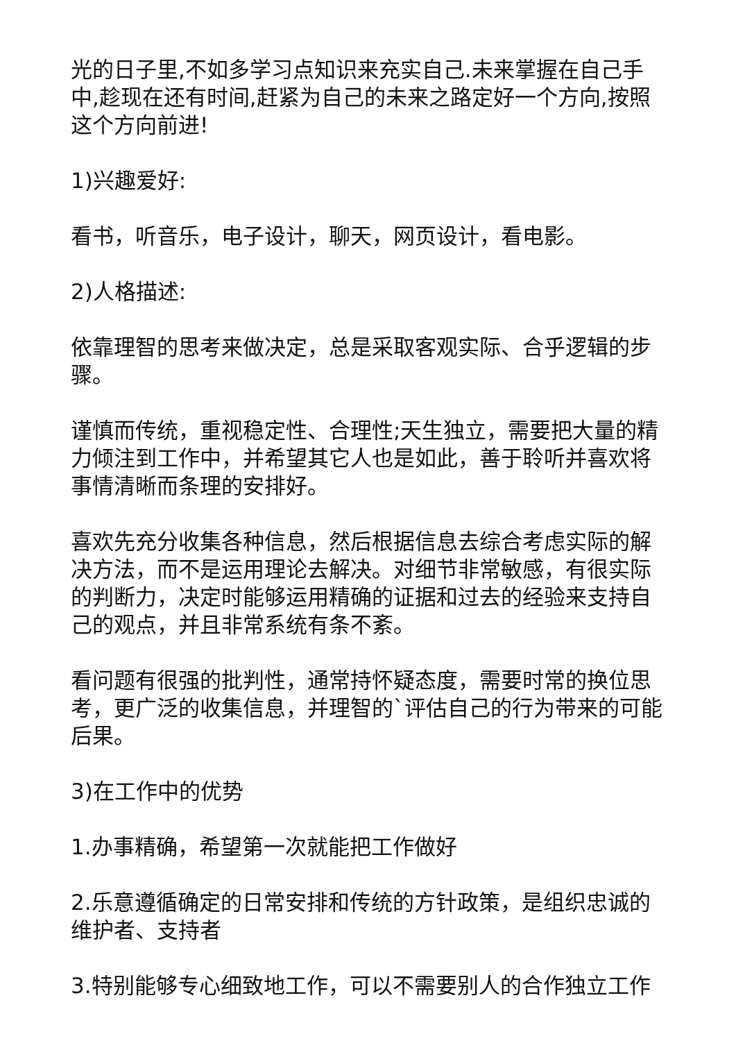光的日子里,不如多学习点知识来充实自己.未来掌握在自己手中,趁现在还有时间,赶紧为自己的未来之路定好一个方向,按照这个方向前进!
1)兴趣爱好:
看书，听音乐，电子设计，聊天，网页设计，看电影。
2)人格描述:
依靠理智的思考来做决定，总是采取客观实际、合乎逻辑的步骤。
谨慎而传统，重视稳定性、合理性;天生独立，需要把大量的精力倾注到工作中，并希望其它人也是如此，善于聆听并喜欢将事情清晰而条理的安排好。
喜欢先充分收集各种信息，然后根据信息去综合考虑实际的解决方法，而不是运用理论去解决。对细节非常敏感，有很实际的判断力，决定时能够运用精确的证据和过去的经验来支持自己的观点，并且非常系统有条不紊。
看问题有很强的批判性，通常持怀疑态度，需要时常的换位思考，更广泛的收集信息，并理智的`评估自己的行为带来的可能后果。
3)在工作中的优势
1.办事精确，希望第一次就能把工作做好
2.乐意遵循确定的日常安排和传统的方针政策，是组织忠诚的维护者、支持者
3.特别能够专心细致地工作，可以不需要别人的合作独立工作